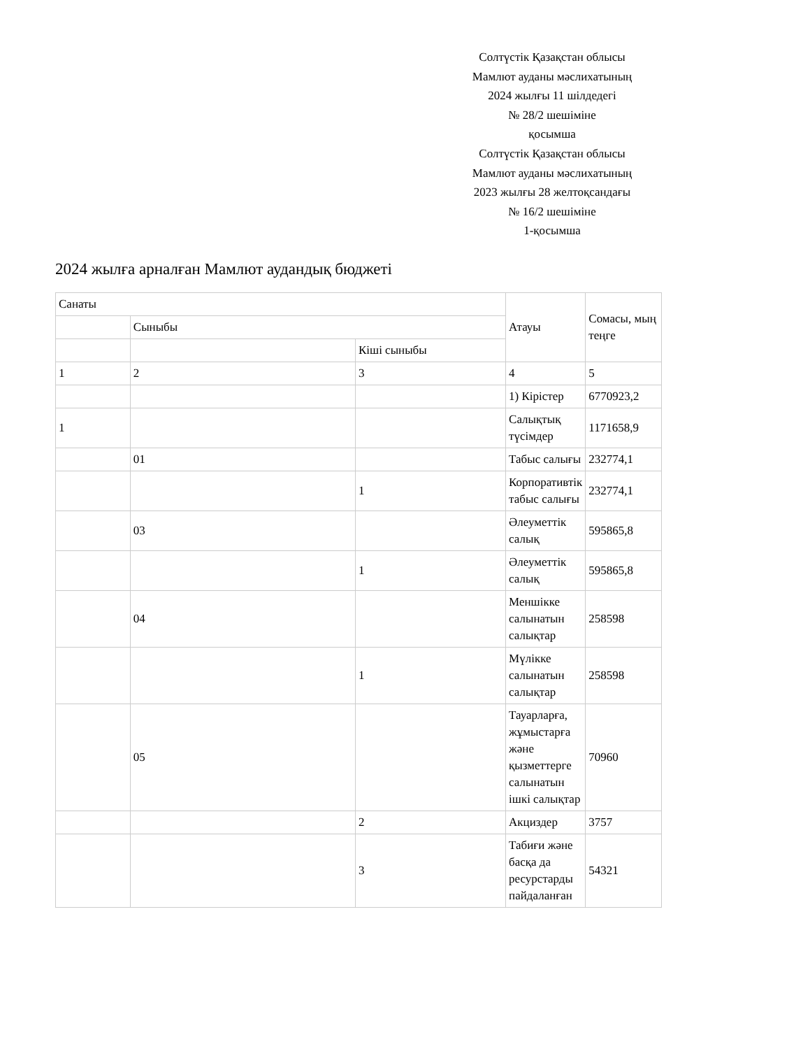Солтүстік Қазақстан облысы
Мамлют ауданы мәслихатының
2024 жылғы 11 шілдедегі
№ 28/2 шешіміне
қосымша
Солтүстік Қазақстан облысы
Мамлют ауданы мәслихатының
2023 жылғы 28 желтоқсандағы
№ 16/2 шешіміне
1-қосымша
2024 жылға арналған Мамлют аудандық бюджеті
| Санаты | | | Атауы | Сомасы, мың теңге |
| | Сыныбы | | | |
| | | Кіші сыныбы | | |
| 1 | 2 | 3 | 4 | 5 |
| | | | 1) Кірістер | 6770923,2 |
| 1 | | | Салықтық түсімдер | 1171658,9 |
| | 01 | | Табыс салығы | 232774,1 |
| | | 1 | Корпоративтік табыс салығы | 232774,1 |
| | 03 | | Әлеуметтік салық | 595865,8 |
| | | 1 | Әлеуметтік салық | 595865,8 |
| | 04 | | Меншікке салынатын салықтар | 258598 |
| | | 1 | Мүлікке салынатын салықтар | 258598 |
| | 05 | | Тауарларға, жұмыстарға және қызметтерге салынатын ішкі салықтар | 70960 |
| | | 2 | Акциздер | 3757 |
| | | 3 | Табиғи және басқа да ресурстарды пайдаланған | 54321 |